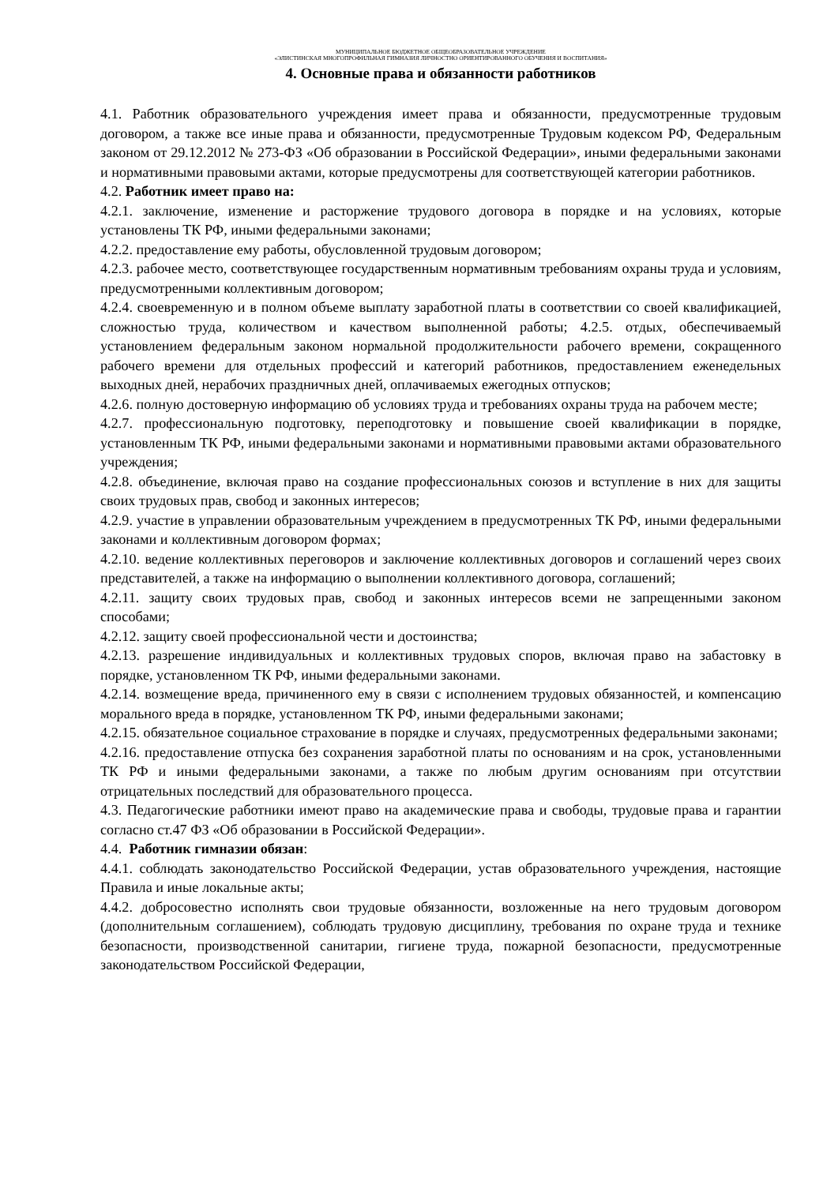МУНИЦИПАЛЬНОЕ БЮДЖЕТНОЕ ОБЩЕОБРАЗОВАТЕЛЬНОЕ УЧРЕЖДЕНИЕ
«ЭЛИСТИНСКАЯ МНОГОПРОФИЛЬНАЯ ГИМНАЗИЯ ЛИЧНОСТНО ОРИЕНТИРОВАННОГО ОБУЧЕНИЯ И ВОСПИТАНИЯ»
4. Основные права и обязанности работников
4.1. Работник образовательного учреждения имеет права и обязанности, предусмотренные трудовым договором, а также все иные права и обязанности, предусмотренные Трудовым кодексом РФ, Федеральным законом от 29.12.2012 № 273-ФЗ «Об образовании в Российской Федерации», иными федеральными законами и нормативными правовыми актами, которые предусмотрены для соответствующей категории работников.
4.2. Работник имеет право на:
4.2.1. заключение, изменение и расторжение трудового договора в порядке и на условиях, которые установлены ТК РФ, иными федеральными законами;
4.2.2. предоставление ему работы, обусловленной трудовым договором;
4.2.3. рабочее место, соответствующее государственным нормативным требованиям охраны труда и условиям, предусмотренными коллективным договором;
4.2.4. своевременную и в полном объеме выплату заработной платы в соответствии со своей квалификацией, сложностью труда, количеством и качеством выполненной работы; 4.2.5. отдых, обеспечиваемый установлением федеральным законом нормальной продолжительности рабочего времени, сокращенного рабочего времени для отдельных профессий и категорий работников, предоставлением еженедельных выходных дней, нерабочих праздничных дней, оплачиваемых ежегодных отпусков;
4.2.6. полную достоверную информацию об условиях труда и требованиях охраны труда на рабочем месте;
4.2.7. профессиональную подготовку, переподготовку и повышение своей квалификации в порядке, установленным ТК РФ, иными федеральными законами и нормативными правовыми актами образовательного учреждения;
4.2.8. объединение, включая право на создание профессиональных союзов и вступление в них для защиты своих трудовых прав, свобод и законных интересов;
4.2.9. участие в управлении образовательным учреждением в предусмотренных ТК РФ, иными федеральными законами и коллективным договором формах;
4.2.10. ведение коллективных переговоров и заключение коллективных договоров и соглашений через своих представителей, а также на информацию о выполнении коллективного договора, соглашений;
4.2.11. защиту своих трудовых прав, свобод и законных интересов всеми не запрещенными законом способами;
4.2.12. защиту своей профессиональной чести и достоинства;
4.2.13. разрешение индивидуальных и коллективных трудовых споров, включая право на забастовку в порядке, установленном ТК РФ, иными федеральными законами.
4.2.14. возмещение вреда, причиненного ему в связи с исполнением трудовых обязанностей, и компенсацию морального вреда в порядке, установленном ТК РФ, иными федеральными законами;
4.2.15. обязательное социальное страхование в порядке и случаях, предусмотренных федеральными законами;
4.2.16. предоставление отпуска без сохранения заработной платы по основаниям и на срок, установленными ТК РФ и иными федеральными законами, а также по любым другим основаниям при отсутствии отрицательных последствий для образовательного процесса.
4.3. Педагогические работники имеют право на академические права и свободы, трудовые права и гарантии согласно ст.47 ФЗ «Об образовании в Российской Федерации».
4.4. Работник гимназии обязан:
4.4.1. соблюдать законодательство Российской Федерации, устав образовательного учреждения, настоящие Правила и иные локальные акты;
4.4.2. добросовестно исполнять свои трудовые обязанности, возложенные на него трудовым договором (дополнительным соглашением), соблюдать трудовую дисциплину, требования по охране труда и технике безопасности, производственной санитарии, гигиене труда, пожарной безопасности, предусмотренные законодательством Российской Федерации,